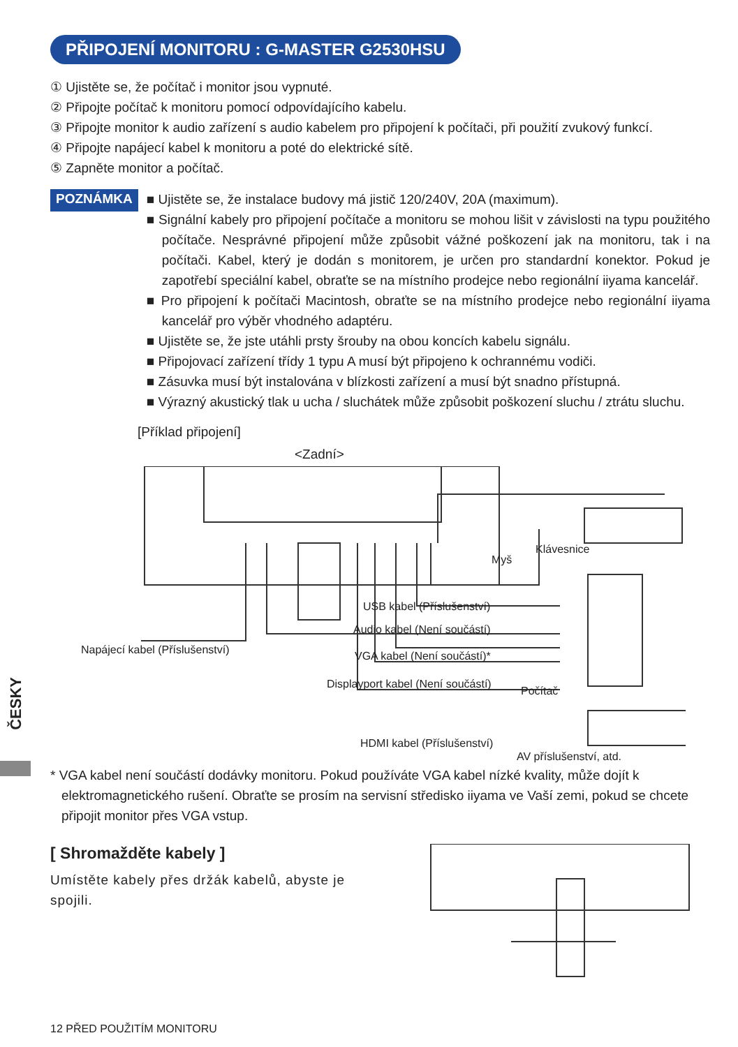PŘIPOJENÍ MONITORU : G-MASTER G2530HSU
① Ujistěte se, že počítač i monitor jsou vypnuté.
② Připojte počítač k monitoru pomocí odpovídajícího kabelu.
③ Připojte monitor k audio zařízení s audio kabelem pro připojení k počítači, při použití zvukový funkcí.
④ Připojte napájecí kabel k monitoru a poté do elektrické sítě.
⑤ Zapněte monitor a počítač.
POZNÁMKA
■ Ujistěte se, že instalace budovy má jistič 120/240V, 20A (maximum).
■ Signální kabely pro připojení počítače a monitoru se mohou lišit v závislosti na typu použitého počítače. Nesprávné připojení může způsobit vážné poškození jak na monitoru, tak i na počítači. Kabel, který je dodán s monitorem, je určen pro standardní konektor. Pokud je zapotřebí speciální kabel, obraťte se na místního prodejce nebo regionální iiyama kancelář.
■ Pro připojení k počítači Macintosh, obraťte se na místního prodejce nebo regionální iiyama kancelář pro výběr vhodného adaptéru.
■ Ujistěte se, že jste utáhli prsty šrouby na obou koncích kabelu signálu.
■ Připojovací zařízení třídy 1 typu A musí být připojeno k ochrannému vodiči.
■ Zásuvka musí být instalována v blízkosti zařízení a musí být snadno přístupná.
■ Výrazný akustický tlak u ucha / sluchátek může způsobit poškození sluchu / ztrátu sluchu.
[Příklad připojení]
<Zadní>
Klávesnice
Myš
USB kabel (Příslušenství)
Audio kabel (Není součástí)
Napájecí kabel (Příslušenství) VGA kabel (Není součástí)*
Displayport kabel (Není součástí)
Počítač
HDMI kabel (Příslušenství)
AV příslušenství, atd.
* VGA kabel není součástí dodávky monitoru. Pokud používáte VGA kabel nízké kvality, může dojít k elektromagnetického rušení. Obraťte se prosím na servisní středisko iiyama ve Vaší zemi, pokud se chcete připojit monitor přes VGA vstup.
[ Shromažděte kabely ]
Umístěte kabely přes držák kabelů, abyste je spojili.
ČESKY
12 PŘED POUŽITÍM MONITORU